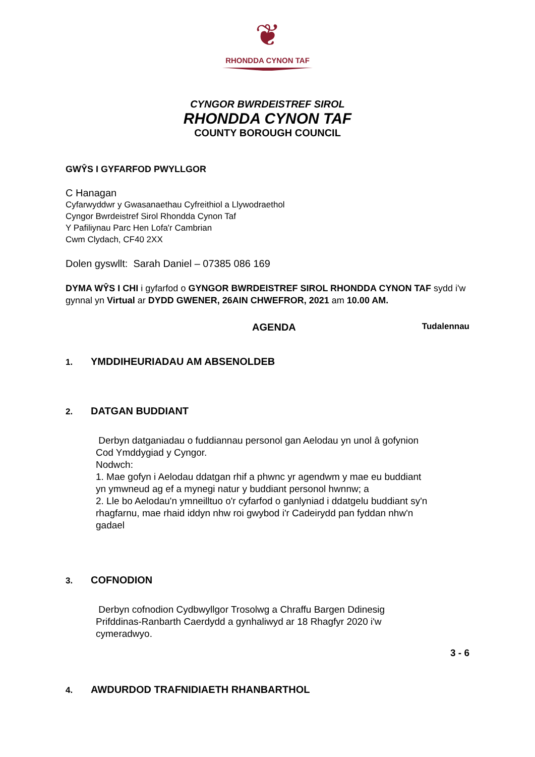❦
RHONDDA CYNON TAF
CYNGOR BWRDEISTREF SIROL
RHONDDA CYNON TAF
COUNTY BOROUGH COUNCIL
GWŶS I GYFARFOD PWYLLGOR
C Hanagan
Cyfarwyddwr y Gwasanaethau Cyfreithiol a Llywodraethol
Cyngor Bwrdeistref Sirol Rhondda Cynon Taf
Y Pafiliynau Parc Hen Lofa'r Cambrian
Cwm Clydach, CF40 2XX
Dolen gyswllt: Sarah Daniel – 07385 086 169
DYMA WŶS I CHI i gyfarfod o GYNGOR BWRDEISTREF SIROL RHONDDA CYNON TAF sydd i'w gynnal yn Virtual ar DYDD GWENER, 26AIN CHWEFROR, 2021 am 10.00 AM.
AGENDA Tudalennau
1. YMDDIHEURIADAU AM ABSENOLDEB
2. DATGAN BUDDIANT
Derbyn datganiadau o fuddiannau personol gan Aelodau yn unol â gofynion Cod Ymddygiad y Cyngor.
Nodwch:
1. Mae gofyn i Aelodau ddatgan rhif a phwnc yr agendwm y mae eu buddiant yn ymwneud ag ef a mynegi natur y buddiant personol hwnnw; a
2. Lle bo Aelodau'n ymneilltuo o'r cyfarfod o ganlyniad i ddatgelu buddiant sy'n rhagfarnu, mae rhaid iddyn nhw roi gwybod i'r Cadeirydd pan fyddan nhw'n gadael
3. COFNODION
Derbyn cofnodion Cydbwyllgor Trosolwg a Chraffu Bargen Ddinesig Prifddinas-Ranbarth Caerdydd a gynhaliwyd ar 18 Rhagfyr 2020 i'w cymeradwyo.
3 - 6
4. AWDURDOD TRAFNIDIAETH RHANBARTHOL